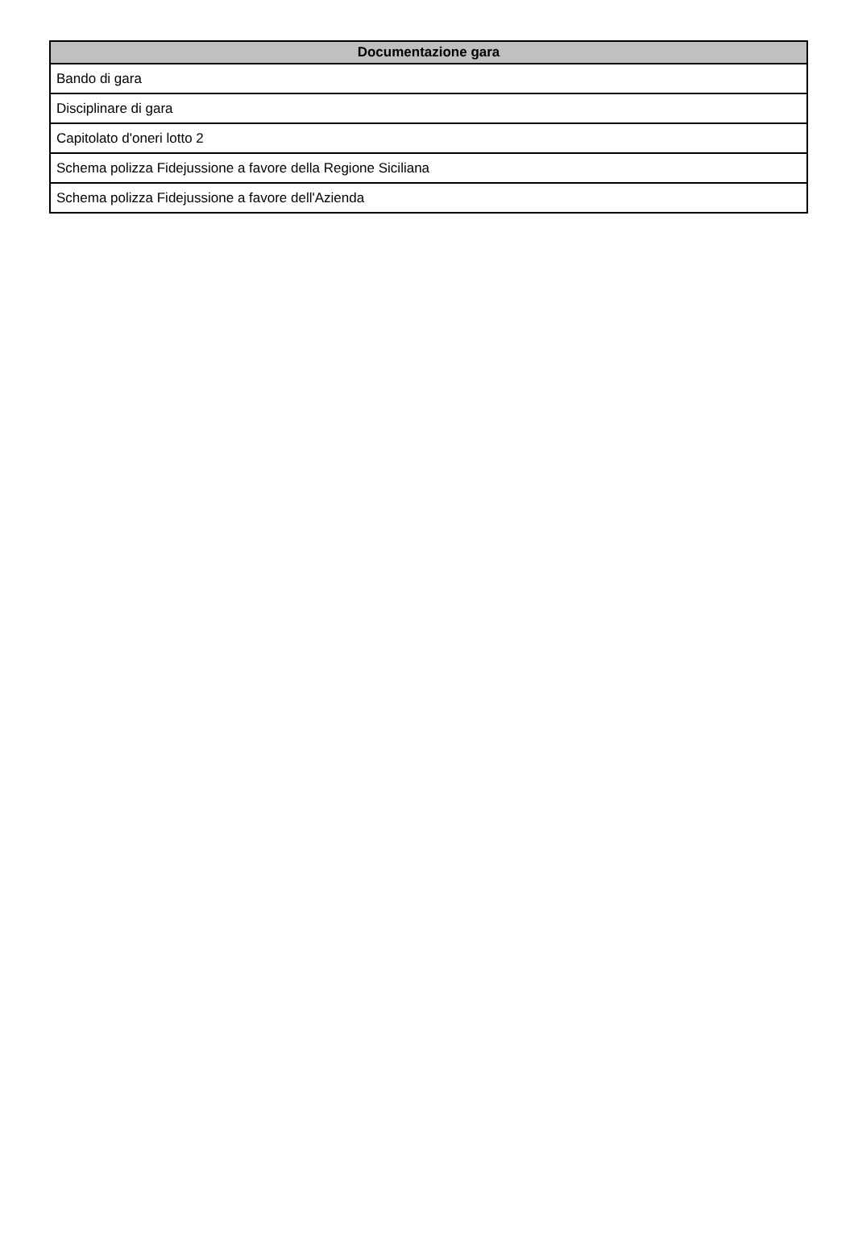| Documentazione gara |
| --- |
| Bando di gara |
| Disciplinare di gara |
| Capitolato d'oneri lotto 2 |
| Schema polizza Fidejussione a favore della Regione Siciliana |
| Schema polizza Fidejussione a favore dell'Azienda |